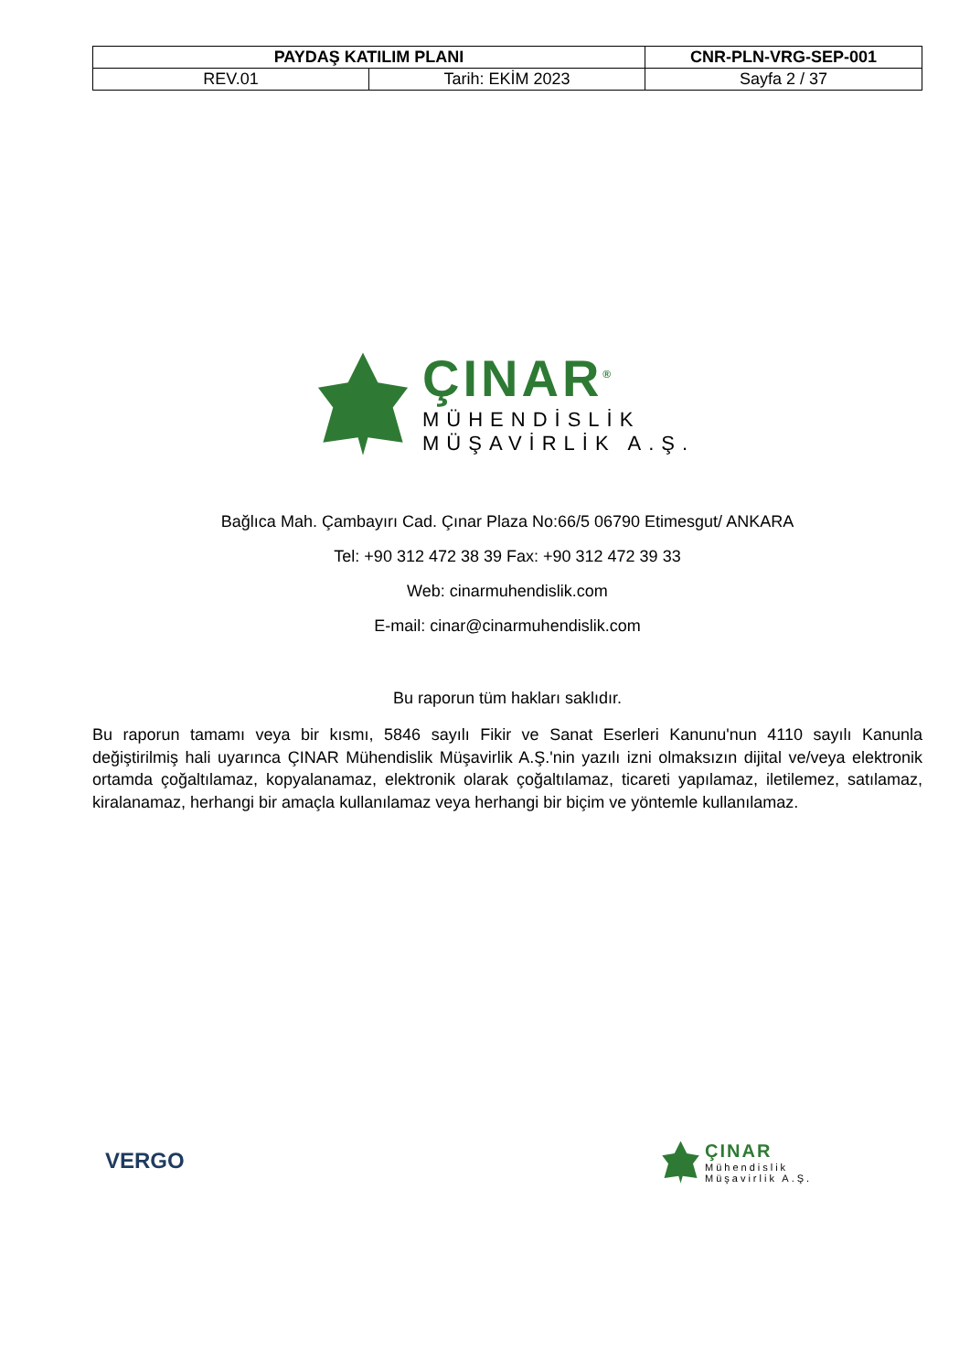| PAYDAŞ KATILIM PLANI | | CNR-PLN-VRG-SEP-001 |
| REV.01 | Tarih: EKİM 2023 | Sayfa 2 / 37 |
ÇINAR<sup>®</sup>
MÜHENDİSLİK
MÜŞAVİRLİK A.Ş.
Bağlıca Mah. Çambayırı Cad. Çınar Plaza No:66/5 06790 Etimesgut/ ANKARA
Tel: +90 312 472 38 39 Fax: +90 312 472 39 33
Web: cinarmuhendislik.com
E-mail: cinar@cinarmuhendislik.com
Bu raporun tüm hakları saklıdır.
Bu raporun tamamı veya bir kısmı, 5846 sayılı Fikir ve Sanat Eserleri Kanunu'nun 4110 sayılı Kanunla değiştirilmiş hali uyarınca ÇINAR Mühendislik Müşavirlik A.Ş.'nin yazılı izni olmaksızın dijital ve/veya elektronik ortamda çoğaltılamaz, kopyalanamaz, elektronik olarak çoğaltılamaz, ticareti yapılamaz, iletilemez, satılamaz, kiralanamaz, herhangi bir amaçla kullanılamaz veya herhangi bir biçim ve yöntemle kullanılamaz.
VERGO
ÇINAR
Mühendislik
Müşavirlik A.Ş.